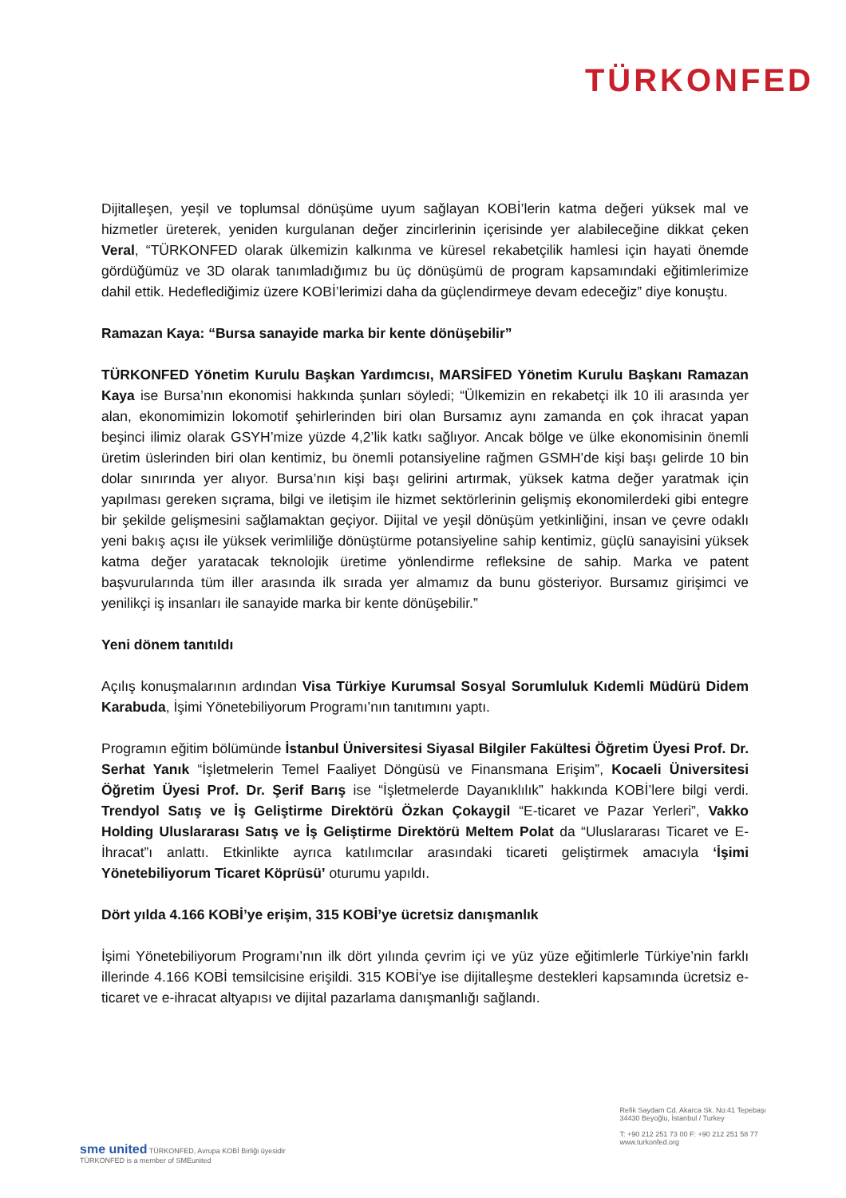TÜRKONFED
Dijitalleşen, yeşil ve toplumsal dönüşüme uyum sağlayan KOBİ’lerin katma değeri yüksek mal ve hizmetler üreterek, yeniden kurgulanan değer zincirlerinin içerisinde yer alabileceğine dikkat çeken Veral, “TÜRKONFED olarak ülkemizin kalkınma ve küresel rekabetçilik hamlesi için hayati önemde gördüğümüz ve 3D olarak tanımladığımız bu üç dönüşümü de program kapsamındaki eğitimlerimize dahil ettik. Hedeflediğimiz üzere KOBİ’lerimizi daha da güçlendirmeye devam edeceğiz” diye konuştu.
Ramazan Kaya: “Bursa sanayide marka bir kente dönüşebilir”
TÜRKONFED Yönetim Kurulu Başkan Yardımcısı, MARSİFED Yönetim Kurulu Başkanı Ramazan Kaya ise Bursa’nın ekonomisi hakkında şunları söyledi; “Ülkemizin en rekabetçi ilk 10 ili arasında yer alan, ekonomimizin lokomotif şehirlerinden biri olan Bursamız aynı zamanda en çok ihracat yapan beşinci ilimiz olarak GSYH’mize yüzde 4,2’lik katkı sağlıyor. Ancak bölge ve ülke ekonomisinin önemli üretim üslerinden biri olan kentimiz, bu önemli potansiyeline rağmen GSMH’de kişi başı gelirde 10 bin dolar sınırında yer alıyor. Bursa’nın kişi başı gelirini artırmak, yüksek katma değer yaratmak için yapılması gereken sıçrama, bilgi ve iletişim ile hizmet sektörlerinin gelişmiş ekonomilerdeki gibi entegre bir şekilde gelişmesini sağlamaktan geçiyor. Dijital ve yeşil dönüşüm yetkinliğini, insan ve çevre odaklı yeni bakış açısı ile yüksek verimliliğe dönüştürme potansiyeline sahip kentimiz, güçlü sanayisini yüksek katma değer yaratacak teknolojik üretime yönlendirme refleksine de sahip. Marka ve patent başvurularında tüm iller arasında ilk sırada yer almamız da bunu gösteriyor. Bursamız girişimci ve yenilikçi iş insanları ile sanayide marka bir kente dönüşebilir.”
Yeni dönem tanıtıldı
Açılış konuşmalarının ardından Visa Türkiye Kurumsal Sosyal Sorumluluk Kıdemli Müdürü Didem Karabuda, İşimi Yönetebiliyorum Programı’nın tanıtımını yaptı.
Programın eğitim bölümünde İstanbul Üniversitesi Siyasal Bilgiler Fakültesi Öğretim Üyesi Prof. Dr. Serhat Yanık “İşletmelerin Temel Faaliyet Döngüsü ve Finansmana Erişim”, Kocaeli Üniversitesi Öğretim Üyesi Prof. Dr. Şerif Barış ise “İşletmelerde Dayanıklılık” hakkında KOBİ’lere bilgi verdi. Trendyol Satış ve İş Geliştirme Direktörü Özkan Çokaygil “E-ticaret ve Pazar Yerleri”, Vakko Holding Uluslararası Satış ve İş Geliştirme Direktörü Meltem Polat da “Uluslararası Ticaret ve E-İhracat”ı anlattı. Etkinlikte ayrıca katılımcılar arasındaki ticareti geliştirmek amacıyla ‘İşimi Yönetebiliyorum Ticaret Köprüsü’ oturumu yapıldı.
Dört yılda 4.166 KOBİ’ye erişim, 315 KOBİ’ye ücretsiz danışmanlık
İşimi Yönetebiliyorum Programı’nın ilk dört yılında çevrim içi ve yüz yüze eğitimlerle Türkiye’nin farklı illerinde 4.166 KOBİ temsilcisine erişildi. 315 KOBİ'ye ise dijitalleşme destekleri kapsamında ücretsiz e-ticaret ve e-ihracat altyapısı ve dijital pazarlama danışmanlığı sağlandı.
sme united TÜRKONFED, Avrupa KOBİ Birliği üyesidir
TÜRKONFED is a member of SMEunited
Refik Saydam Cd. Akarca Sk. No:41 Tepebaşı
34430 Beyoğlu, İstanbul / Turkey
T: +90 212 251 73 00 F: +90 212 251 58 77
www.turkonfed.org